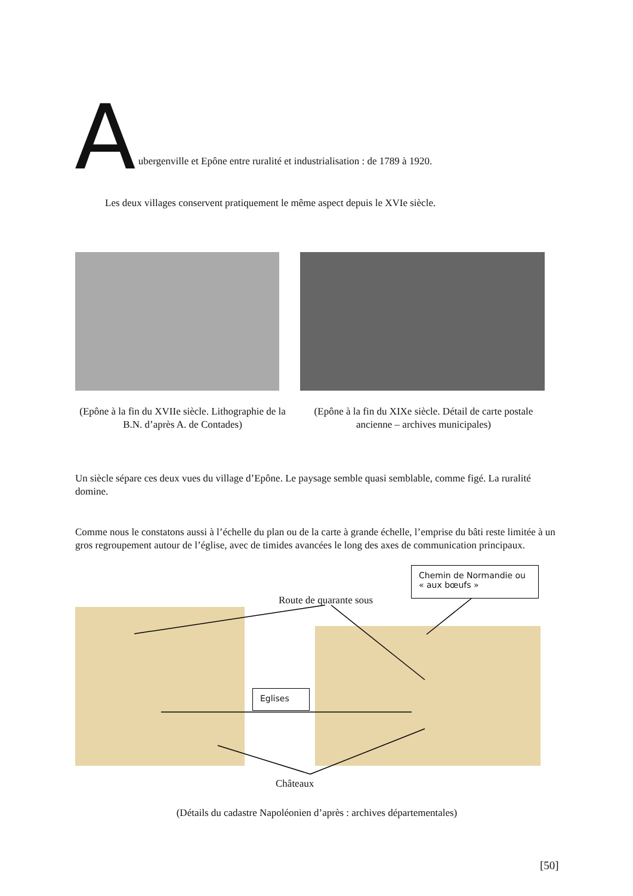A
ubergenville et Epône entre ruralité et industrialisation : de 1789 à 1920.
Les deux villages conservent pratiquement le même aspect depuis le XVIe siècle.
(Epône à la fin du XVIIe siècle. Lithographie de la B.N. d’après A. de Contades)
(Epône à la fin du XIXe siècle. Détail de carte postale ancienne – archives municipales)
Un siècle sépare ces deux vues du village d’Epône. Le paysage semble quasi semblable, comme figé. La ruralité domine.
Comme nous le constatons aussi à l’échelle du plan ou de la carte à grande échelle, l’emprise du bâti reste limitée à un gros regroupement autour de l’église, avec de timides avancées le long des axes de communication principaux.
Chemin de Normandie ou « aux bœufs »
Route de quarante sous
Eglises
Châteaux
(Détails du cadastre Napoléonien d’après : archives départementales)
[50]